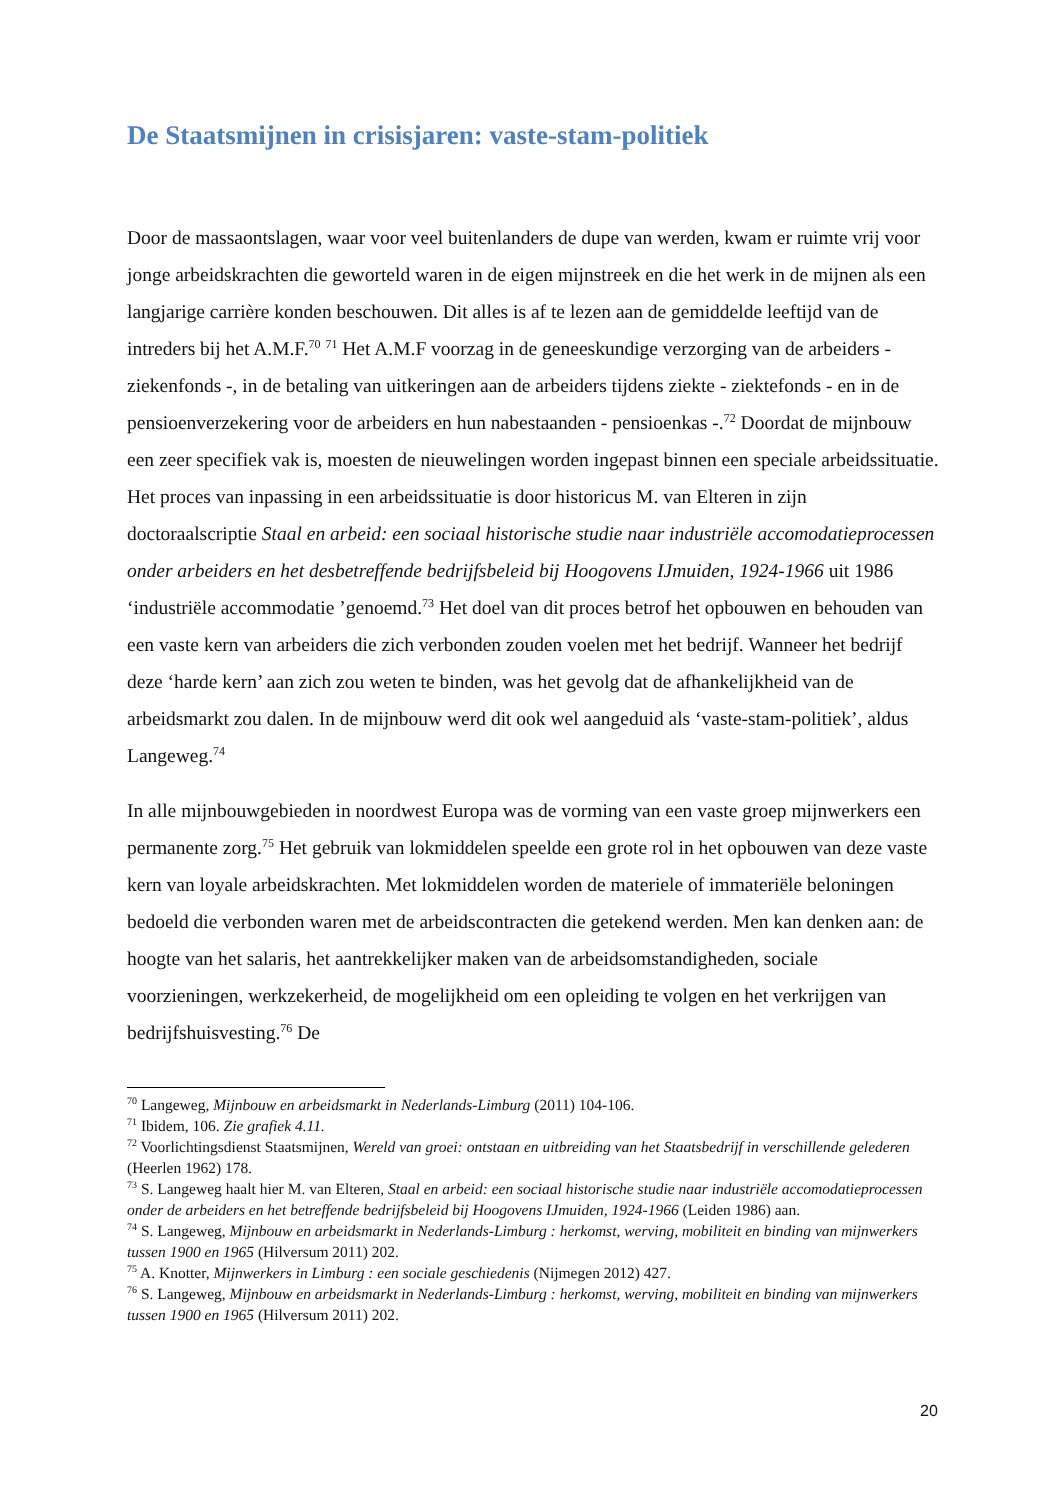De Staatsmijnen in crisisjaren: vaste-stam-politiek
Door de massaontslagen, waar voor veel buitenlanders de dupe van werden, kwam er ruimte vrij voor jonge arbeidskrachten die geworteld waren in de eigen mijnstreek en die het werk in de mijnen als een langjarige carrière konden beschouwen. Dit alles is af te lezen aan de gemiddelde leeftijd van de intreders bij het A.M.F.<sup>70</sup> <sup>71</sup> Het A.M.F voorzag in de geneeskundige verzorging van de arbeiders - ziekenfonds -, in de betaling van uitkeringen aan de arbeiders tijdens ziekte - ziektefonds - en in de pensioenverzekering voor de arbeiders en hun nabestaanden - pensioenkas -.<sup>72</sup> Doordat de mijnbouw een zeer specifiek vak is, moesten de nieuwelingen worden ingepast binnen een speciale arbeidssituatie. Het proces van inpassing in een arbeidssituatie is door historicus M. van Elteren in zijn doctoraalscriptie Staal en arbeid: een sociaal historische studie naar industriële accomodatieprocessen onder arbeiders en het desbetreffende bedrijfsbeleid bij Hoogovens IJmuiden, 1924-1966 uit 1986 ‘industriële accommodatie ’genoemd.<sup>73</sup> Het doel van dit proces betrof het opbouwen en behouden van een vaste kern van arbeiders die zich verbonden zouden voelen met het bedrijf. Wanneer het bedrijf deze ‘harde kern’ aan zich zou weten te binden, was het gevolg dat de afhankelijkheid van de arbeidsmarkt zou dalen. In de mijnbouw werd dit ook wel aangeduid als ‘vaste-stam-politiek’, aldus Langeweg.<sup>74</sup>
In alle mijnbouwgebieden in noordwest Europa was de vorming van een vaste groep mijnwerkers een permanente zorg.<sup>75</sup> Het gebruik van lokmiddelen speelde een grote rol in het opbouwen van deze vaste kern van loyale arbeidskrachten. Met lokmiddelen worden de materiele of immateriële beloningen bedoeld die verbonden waren met de arbeidscontracten die getekend werden. Men kan denken aan: de hoogte van het salaris, het aantrekkelijker maken van de arbeidsomstandigheden, sociale voorzieningen, werkzekerheid, de mogelijkheid om een opleiding te volgen en het verkrijgen van bedrijfshuisvesting.<sup>76</sup> De
<sup>70</sup> Langeweg, Mijnbouw en arbeidsmarkt in Nederlands-Limburg (2011) 104-106.
<sup>71</sup> Ibidem, 106. Zie grafiek 4.11.
<sup>72</sup> Voorlichtingsdienst Staatsmijnen, Wereld van groei: ontstaan en uitbreiding van het Staatsbedrijf in verschillende gelederen (Heerlen 1962) 178.
<sup>73</sup> S. Langeweg haalt hier M. van Elteren, Staal en arbeid: een sociaal historische studie naar industriële accomodatieprocessen onder de arbeiders en het betreffende bedrijfsbeleid bij Hoogovens IJmuiden, 1924-1966 (Leiden 1986) aan.
<sup>74</sup> S. Langeweg, Mijnbouw en arbeidsmarkt in Nederlands-Limburg : herkomst, werving, mobiliteit en binding van mijnwerkers tussen 1900 en 1965 (Hilversum 2011) 202.
<sup>75</sup> A. Knotter, Mijnwerkers in Limburg : een sociale geschiedenis (Nijmegen 2012) 427.
<sup>76</sup> S. Langeweg, Mijnbouw en arbeidsmarkt in Nederlands-Limburg : herkomst, werving, mobiliteit en binding van mijnwerkers tussen 1900 en 1965 (Hilversum 2011) 202.
20